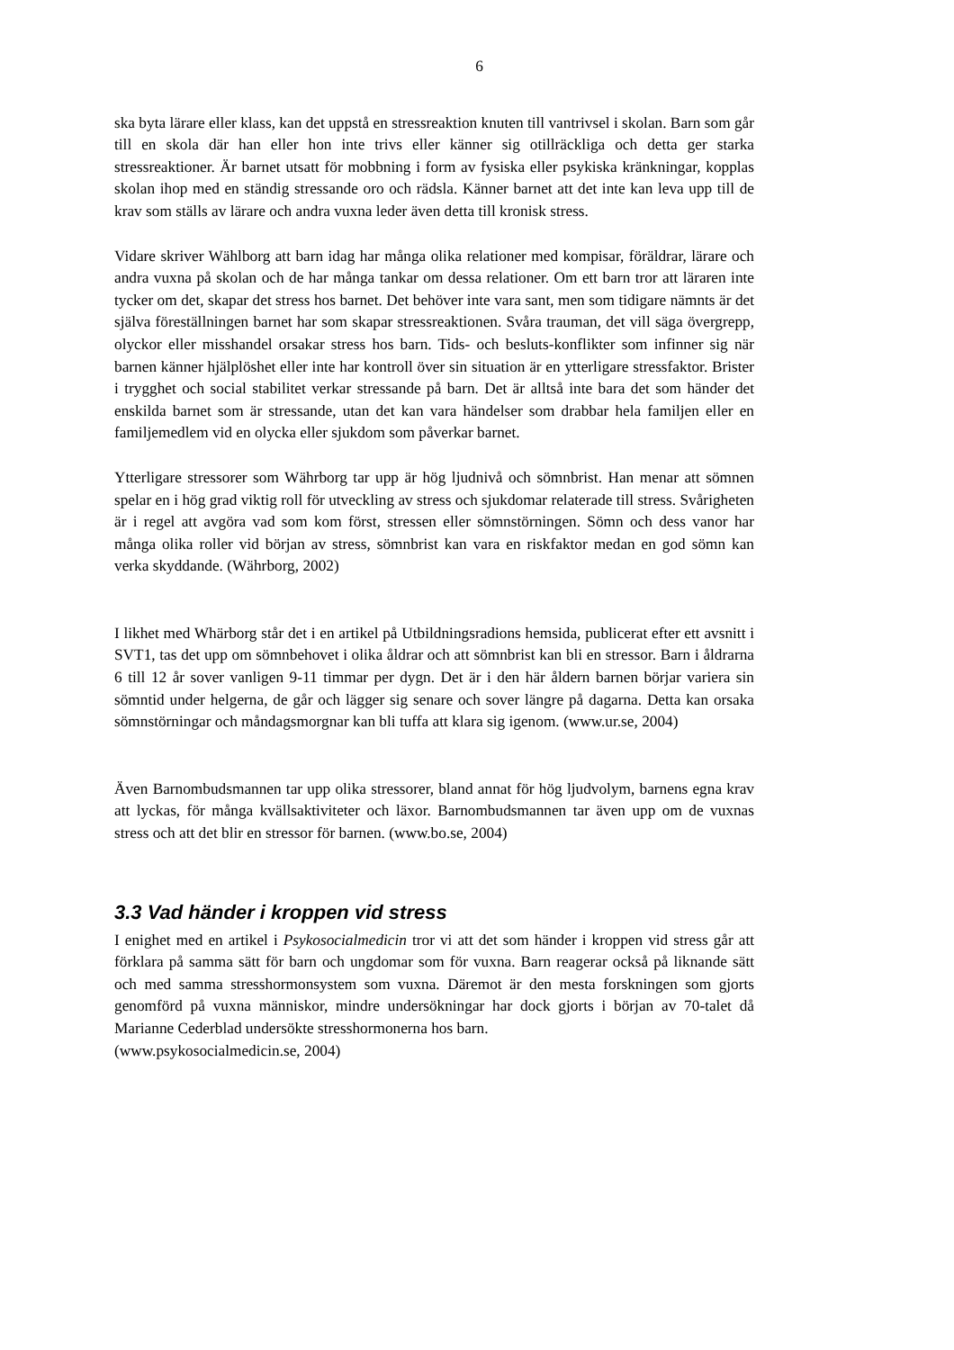6
ska byta lärare eller klass, kan det uppstå en stressreaktion knuten till vantrivsel i skolan. Barn som går till en skola där han eller hon inte trivs eller känner sig otillräckliga och detta ger starka stressreaktioner. Är barnet utsatt för mobbning i form av fysiska eller psykiska kränkningar, kopplas skolan ihop med en ständig stressande oro och rädsla. Känner barnet att det inte kan leva upp till de krav som ställs av lärare och andra vuxna leder även detta till kronisk stress.
Vidare skriver Wählborg att barn idag har många olika relationer med kompisar, föräldrar, lärare och andra vuxna på skolan och de har många tankar om dessa relationer. Om ett barn tror att läraren inte tycker om det, skapar det stress hos barnet. Det behöver inte vara sant, men som tidigare nämnts är det själva föreställningen barnet har som skapar stressreaktionen. Svåra trauman, det vill säga övergrepp, olyckor eller misshandel orsakar stress hos barn. Tids- och besluts-konflikter som infinner sig när barnen känner hjälplöshet eller inte har kontroll över sin situation är en ytterligare stressfaktor. Brister i trygghet och social stabilitet verkar stressande på barn. Det är alltså inte bara det som händer det enskilda barnet som är stressande, utan det kan vara händelser som drabbar hela familjen eller en familjemedlem vid en olycka eller sjukdom som påverkar barnet.
Ytterligare stressorer som Währborg tar upp är hög ljudnivå och sömnbrist. Han menar att sömnen spelar en i hög grad viktig roll för utveckling av stress och sjukdomar relaterade till stress. Svårigheten är i regel att avgöra vad som kom först, stressen eller sömnstörningen. Sömn och dess vanor har många olika roller vid början av stress, sömnbrist kan vara en riskfaktor medan en god sömn kan verka skyddande. (Währborg, 2002)
I likhet med Whärborg står det i en artikel på Utbildningsradions hemsida, publicerat efter ett avsnitt i SVT1, tas det upp om sömnbehovet i olika åldrar och att sömnbrist kan bli en stressor. Barn i åldrarna 6 till 12 år sover vanligen 9-11 timmar per dygn. Det är i den här åldern barnen börjar variera sin sömntid under helgerna, de går och lägger sig senare och sover längre på dagarna. Detta kan orsaka sömnstörningar och måndagsmorgnar kan bli tuffa att klara sig igenom. (www.ur.se, 2004)
Även Barnombudsmannen tar upp olika stressorer, bland annat för hög ljudvolym, barnens egna krav att lyckas, för många kvällsaktiviteter och läxor. Barnombudsmannen tar även upp om de vuxnas stress och att det blir en stressor för barnen. (www.bo.se, 2004)
3.3 Vad händer i kroppen vid stress
I enighet med en artikel i Psykosocialmedicin tror vi att det som händer i kroppen vid stress går att förklara på samma sätt för barn och ungdomar som för vuxna. Barn reagerar också på liknande sätt och med samma stresshormonsystem som vuxna. Däremot är den mesta forskningen som gjorts genomförd på vuxna människor, mindre undersökningar har dock gjorts i början av 70-talet då Marianne Cederblad undersökte stresshormonerna hos barn.
(www.psykosocialmedicin.se, 2004)